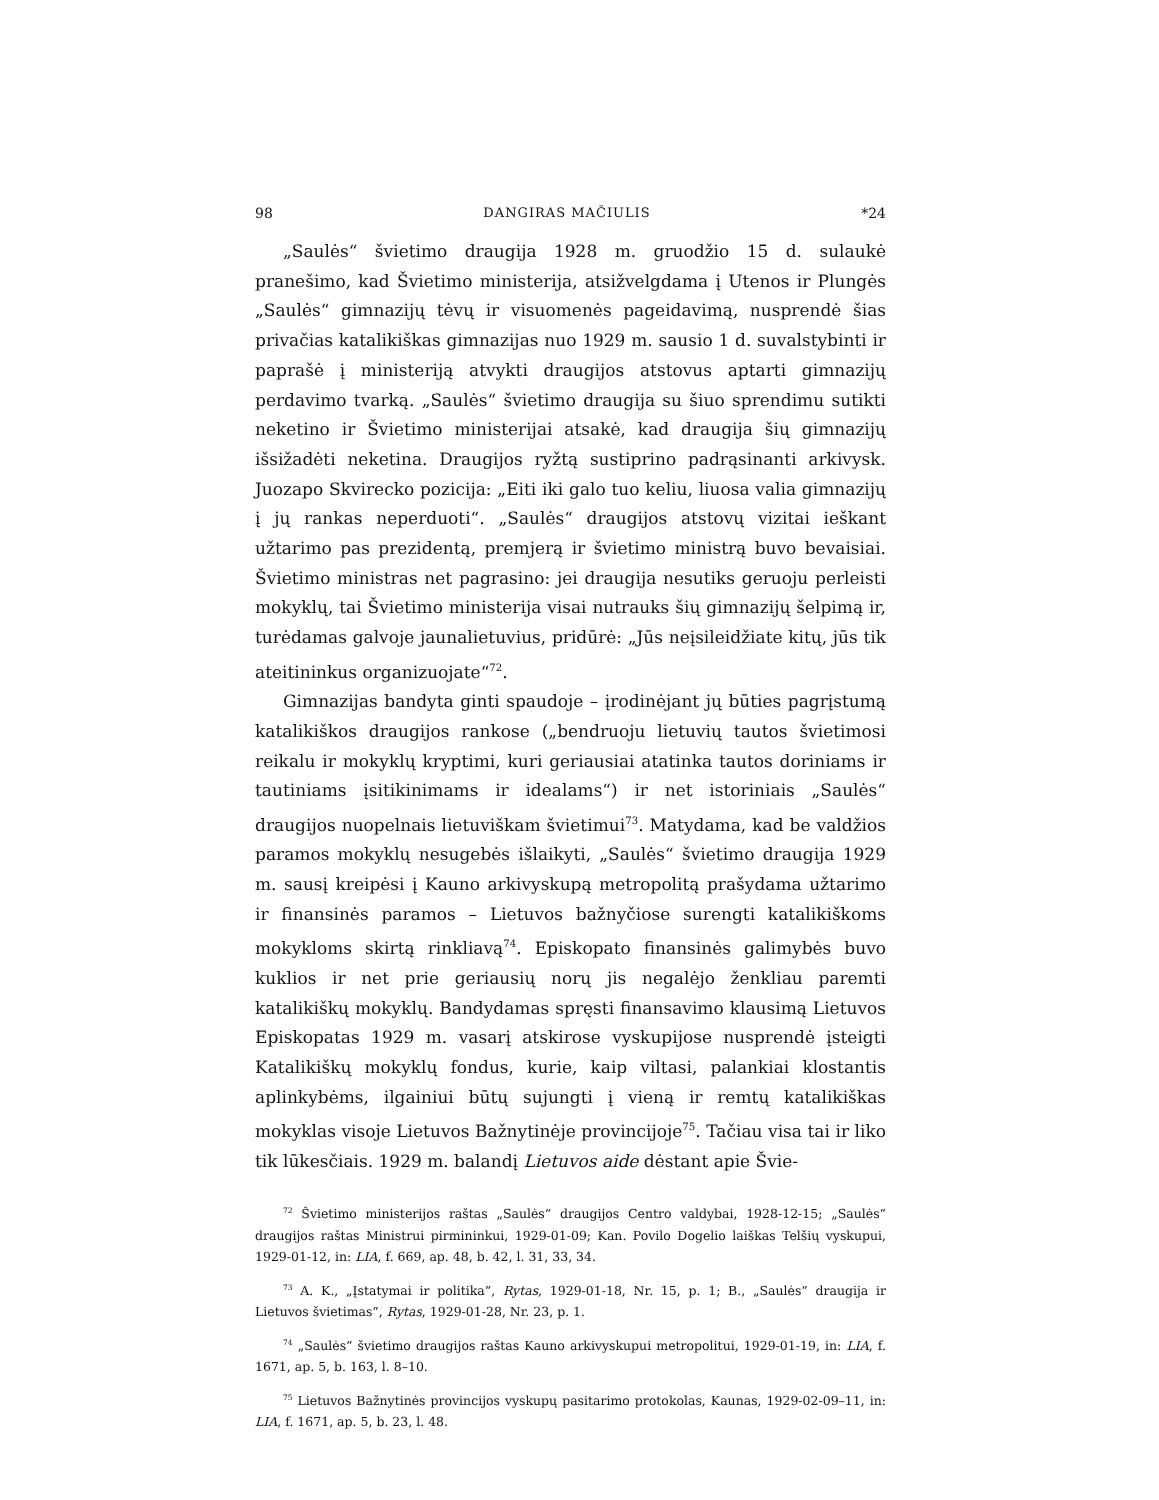98 DANGIRAS MAČIULIS *24
„Saulės“ švietimo draugija 1928 m. gruodžio 15 d. sulaukė pranešimo, kad Švietimo ministerija, atsižvelgdama į Utenos ir Plungės „Saulės“ gimnazijų tėvų ir visuomenės pageidavimą, nusprendė šias privačias katalikiškas gimnazijas nuo 1929 m. sausio 1 d. suvalstybinti ir paprašė į ministeriją atvykti draugijos atstovus aptarti gimnazijų perdavimo tvarką. „Saulės“ švietimo draugija su šiuo sprendimu sutikti neketino ir Švietimo ministerijai atsakė, kad draugija šių gimnazijų išsižadėti neketina. Draugijos ryžtą sustiprino padrąsinanti arkivysk. Juozapo Skvirecko pozicija: „Eiti iki galo tuo keliu, liuosa valia gimnazijų į jų rankas neperduoti“. „Saulės“ draugijos atstovų vizitai ieškant užtarimo pas prezidentą, premjerą ir švietimo ministrą buvo bevaisiai. Švietimo ministras net pagrasino: jei draugija nesutiks geruoju perleisti mokyklų, tai Švietimo ministerija visai nutrauks šių gimnazijų šelpimą ir, turėdamas galvoje jaunalietuvius, pridūrė: „Jūs neįsileidžiate kitų, jūs tik ateitininkus organizuojate“<sup>72</sup>.
Gimnazijas bandyta ginti spaudoje – įrodinėjant jų būties pagrįstumą katalikiškos draugijos rankose („bendruoju lietuvių tautos švietimosi reikalu ir mokyklų kryptimi, kuri geriausiai atatinka tautos doriniams ir tautiniams įsitikinimams ir idealams“) ir net istoriniais „Saulės“ draugijos nuopelnais lietuviškam švietimui<sup>73</sup>. Matydama, kad be valdžios paramos mokyklų nesugebės išlaikyti, „Saulės“ švietimo draugija 1929 m. sausį kreipėsi į Kauno arkivyskupą metropolitą prašydama užtarimo ir finansinės paramos – Lietuvos bažnyčiose surengti katalikiškoms mokykloms skirtą rinkliavą<sup>74</sup>. Episkopato finansinės galimybės buvo kuklios ir net prie geriausių norų jis negalėjo ženkliau paremti katalikiškų mokyklų. Bandydamas spręsti finansavimo klausimą Lietuvos Episkopatas 1929 m. vasarį atskirose vyskupijose nusprendė įsteigti Katalikiškų mokyklų fondus, kurie, kaip viltasi, palankiai klostantis aplinkybėms, ilgainiui būtų sujungti į vieną ir remtų katalikiškas mokyklas visoje Lietuvos Bažnytinėje provincijoje<sup>75</sup>. Tačiau visa tai ir liko tik lūkesčiais. 1929 m. balandį Lietuvos aide dėstant apie Švie-
<sup>72</sup> Švietimo ministerijos raštas „Saulės“ draugijos Centro valdybai, 1928-12-15; „Saulės“ draugijos raštas Ministrui pirmininkui, 1929-01-09; Kan. Povilo Dogelio laiškas Telšių vyskupui, 1929-01-12, in: LIA, f. 669, ap. 48, b. 42, l. 31, 33, 34.
<sup>73</sup> A. K., „Įstatymai ir politika“, Rytas, 1929-01-18, Nr. 15, p. 1; B., „Saulės“ draugija ir Lietuvos švietimas“, Rytas, 1929-01-28, Nr. 23, p. 1.
<sup>74</sup> „Saulės“ švietimo draugijos raštas Kauno arkivyskupui metropolitui, 1929-01-19, in: LIA, f. 1671, ap. 5, b. 163, l. 8–10.
<sup>75</sup> Lietuvos Bažnytinės provincijos vyskupų pasitarimo protokolas, Kaunas, 1929-02-09–11, in: LIA, f. 1671, ap. 5, b. 23, l. 48.